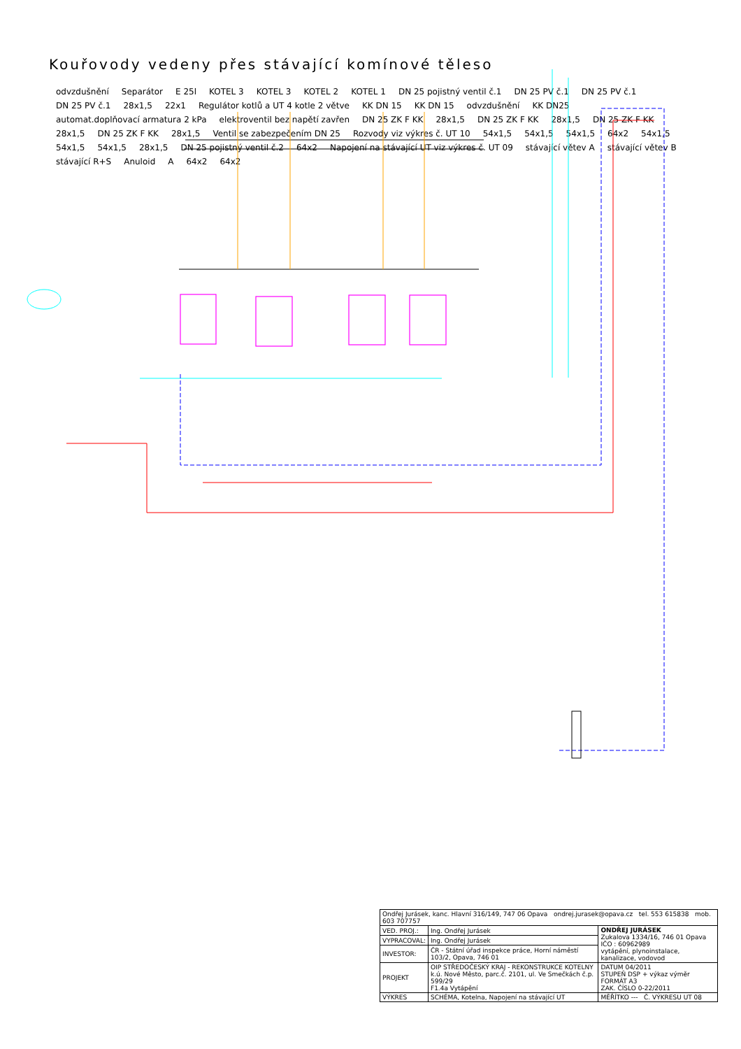Kouřovody vedeny přes stávající komínové těleso
odvzdušnění Separátor E 25l KOTEL 3 KOTEL 3 KOTEL 2 KOTEL 1 DN 25 pojistný ventil č.1 DN 25 PV č.1 DN 25 PV č.1 DN 25 PV č.1 28x1,5 22x1 Regulátor kotlů a UT 4 kotle 2 větve KK DN 15 KK DN 15 odvzdušnění KK DN25 automat.doplňovací armatura 2 kPa elektroventil bez napětí zavřen DN 25 ZK F KK 28x1,5 DN 25 ZK F KK 28x1,5 DN 25 ZK F KK 28x1,5 DN 25 ZK F KK 28x1,5 Ventil se zabezpečením DN 25 Rozvody viz výkres č. UT 10 54x1,5 54x1,5 54x1,5 64x2 54x1,5 54x1,5 54x1,5 28x1,5 DN 25 pojistný ventil č.2 64x2 Napojení na stávající UT viz výkres č. UT 09 stávající větev A stávající větev B stávající R+S Anuloid A 64x2 64x2
| Ondřej Jurásek, kanc. Hlavní 316/149, 747 06 Opava ondrej.jurasek@opava.cz tel. 553 615838 mob. 603 707757 | | |
| VED. PROJ.: | Ing. Ondřej Jurásek | ONDŘEJ JURÁSEK Zukalova 1334/16, 746 01 Opava IČO : 60962989 vytápění, plynoinstalace, kanalizace, vodovod |
| VYPRACOVAL: | Ing. Ondřej Jurásek | |
| INVESTOR: | ČR - Státní úřad inspekce práce, Horní náměstí 103/2, Opava, 746 01 | |
| PROJEKT | OIP STŘEDOČESKÝ KRAJ - REKONSTRUKCE KOTELNY k.ú. Nové Město, parc.č. 2101, ul. Ve Smečkách č.p. 599/29 F1.4a Vytápění | DATUM 04/2011 STUPEŇ DSP + výkaz výměr FORMÁT A3 ZAK. ČÍSLO 0-22/2011 |
| VÝKRES | SCHÉMA, Kotelna, Napojení na stávající UT | MĚŘÍTKO --- Č. VÝKRESU UT 08 |